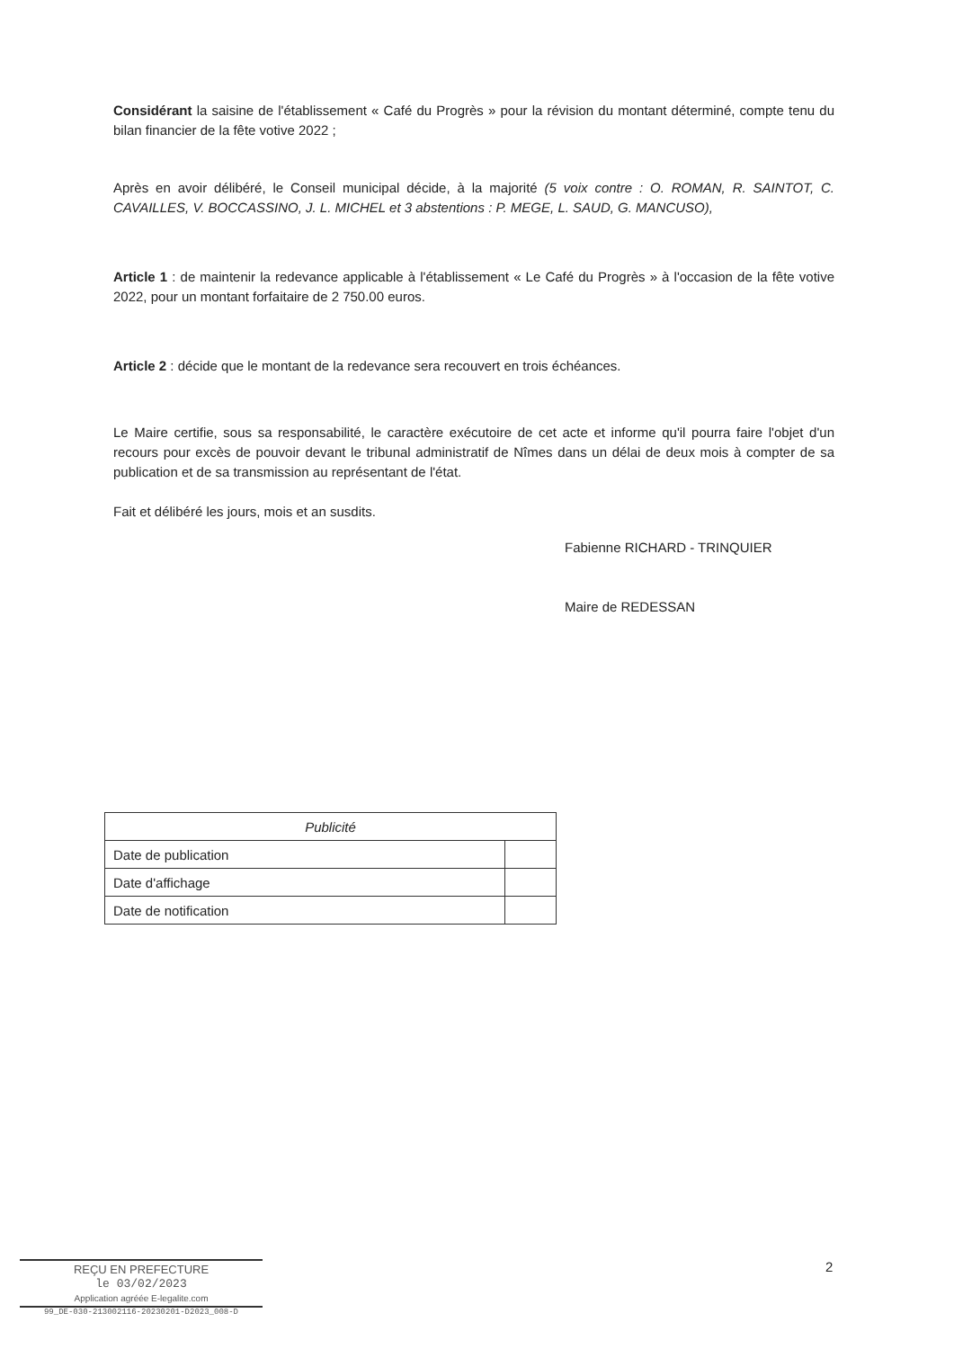Considérant la saisine de l'établissement « Café du Progrès » pour la révision du montant déterminé, compte tenu du bilan financier de la fête votive 2022 ;
Après en avoir délibéré, le Conseil municipal décide, à la majorité (5 voix contre : O. ROMAN, R. SAINTOT, C. CAVAILLES, V. BOCCASSINO, J. L. MICHEL et 3 abstentions : P. MEGE, L. SAUD, G. MANCUSO),
Article 1 : de maintenir la redevance applicable à l'établissement « Le Café du Progrès » à l'occasion de la fête votive 2022, pour un montant forfaitaire de 2 750.00 euros.
Article 2 : décide que le montant de la redevance sera recouvert en trois échéances.
Le Maire certifie, sous sa responsabilité, le caractère exécutoire de cet acte et informe qu'il pourra faire l'objet d'un recours pour excès de pouvoir devant le tribunal administratif de Nîmes dans un délai de deux mois à compter de sa publication et de sa transmission au représentant de l'état.
Fait et délibéré les jours, mois et an susdits.
Fabienne RICHARD - TRINQUIER
Maire de REDESSAN
| Publicité | |
| --- | --- |
| Date de publication | |
| Date d'affichage | |
| Date de notification | |
2
REÇU EN PREFECTURE
le 03/02/2023
Application agréée E-legalite.com
99_DE-030-213002116-20230201-D2023_008-D